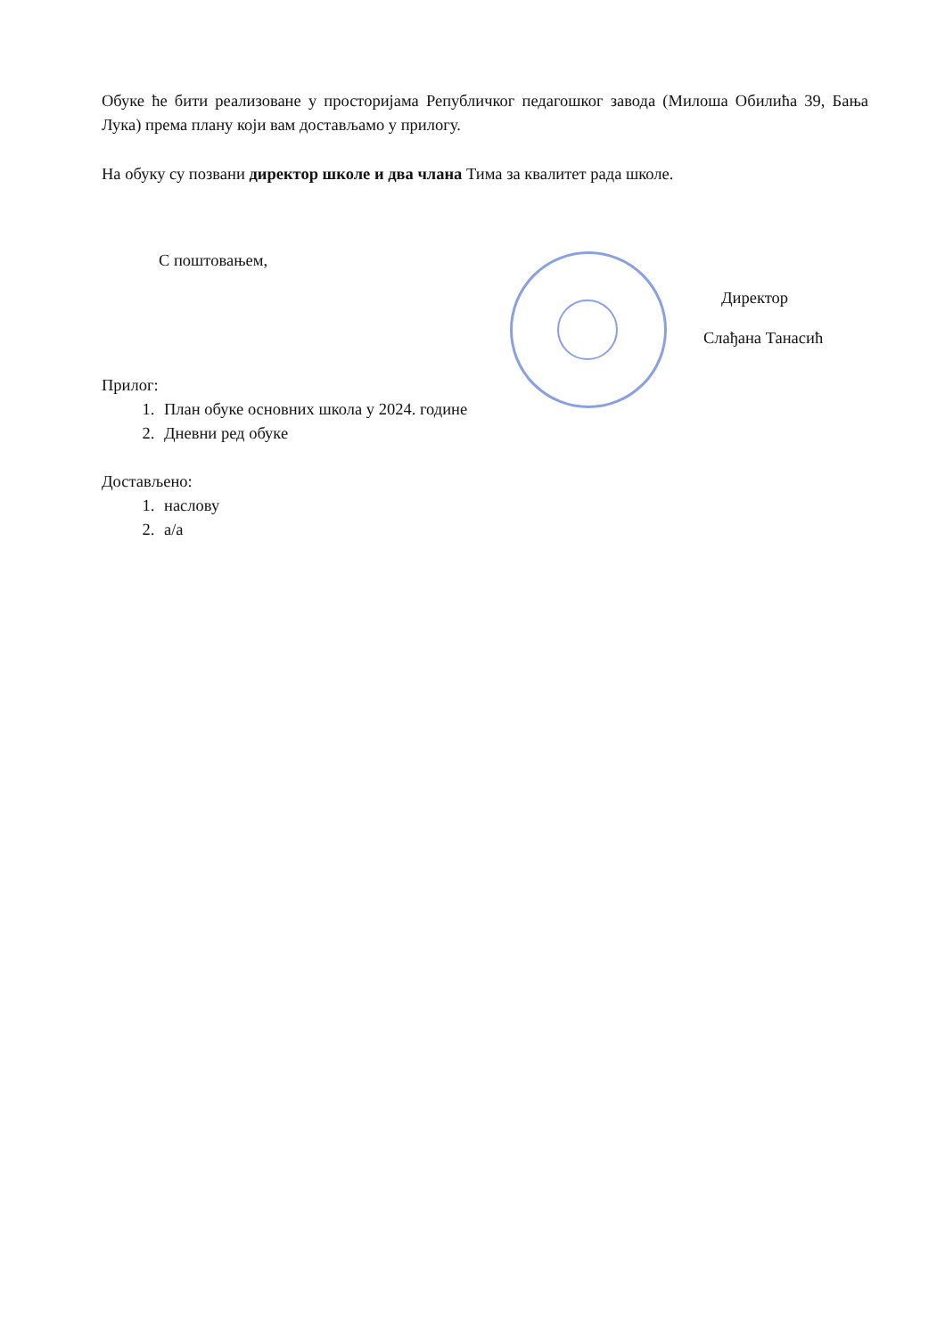Обуке ће бити реализоване у просторијама Републичког педагошког завода (Милоша Обилића 39, Бања Лука) према плану који вам достављамо у прилогу.
На обуку су позвани директор школе и два члана Тима за квалитет рада школе.
С поштовањем,
Директор
Слађана Танасић
Прилог:
1. План обуке основних школа у 2024. године
2. Дневни ред обуке
Достављено:
1. наслову
2. а/а